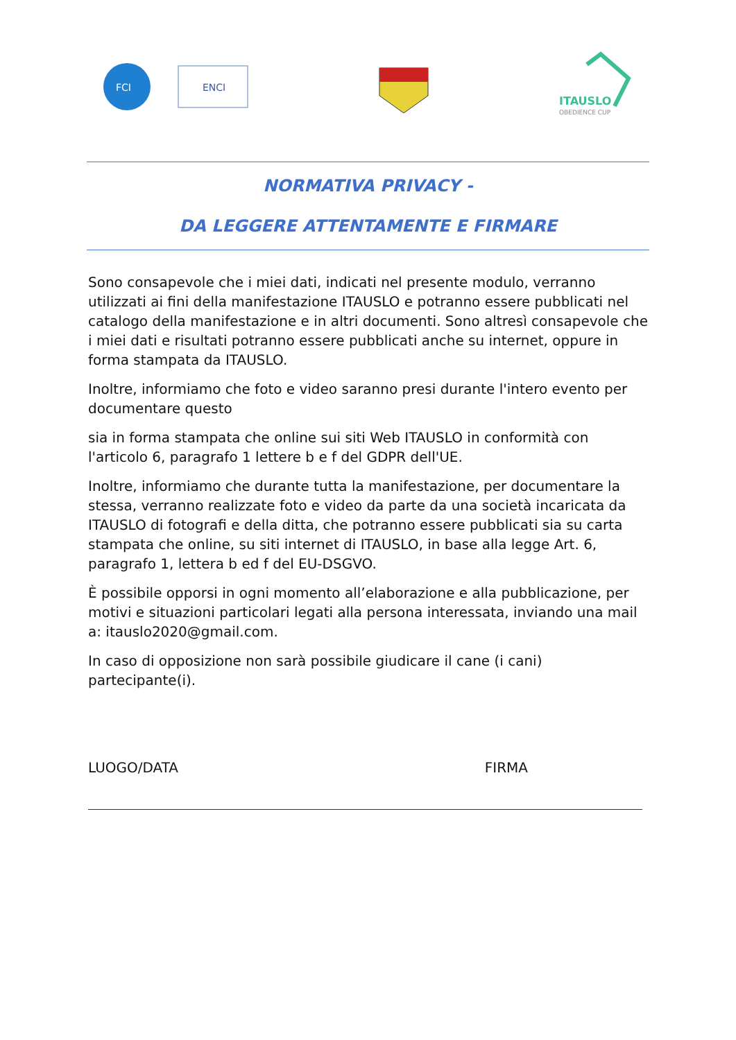FCI
ENCI
ITAUSLO
OBEDIENCE CUP
NORMATIVA PRIVACY -
DA LEGGERE ATTENTAMENTE E FIRMARE
Sono consapevole che i miei dati, indicati nel presente modulo, verranno utilizzati ai fini della manifestazione ITAUSLO e potranno essere pubblicati nel catalogo della manifestazione e in altri documenti. Sono altresì consapevole che i miei dati e risultati potranno essere pubblicati anche su internet, oppure in forma stampata da ITAUSLO.
Inoltre, informiamo che foto e video saranno presi durante l'intero evento per documentare questo
sia in forma stampata che online sui siti Web ITAUSLO in conformità con l'articolo 6, paragrafo 1 lettere b e f del GDPR dell'UE.
Inoltre, informiamo che durante tutta la manifestazione, per documentare la stessa, verranno realizzate foto e video da parte da una società incaricata da ITAUSLO di fotografi e della ditta, che potranno essere pubblicati sia su carta stampata che online, su siti internet di ITAUSLO, in base alla legge Art. 6, paragrafo 1, lettera b ed f del EU-DSGVO.
È possibile opporsi in ogni momento all’elaborazione e alla pubblicazione, per motivi e situazioni particolari legati alla persona interessata, inviando una mail a: itauslo2020@gmail.com.
In caso di opposizione non sarà possibile giudicare il cane (i cani) partecipante(i).
LUOGO/DATA FIRMA